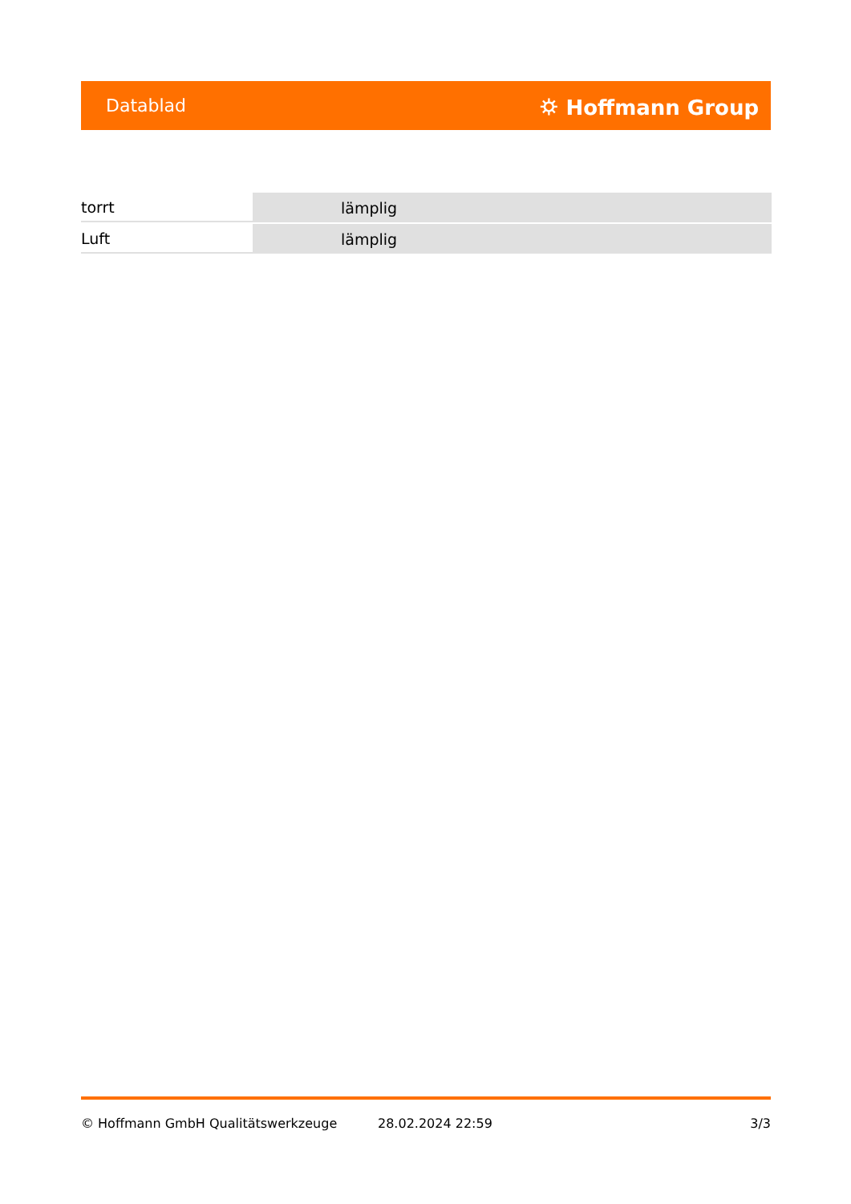Datablad ⛭ Hoffmann Group
| torrt | lämplig |
| Luft | lämplig |
© Hoffmann GmbH Qualitätswerkzeuge 28.02.2024 22:59 3/3